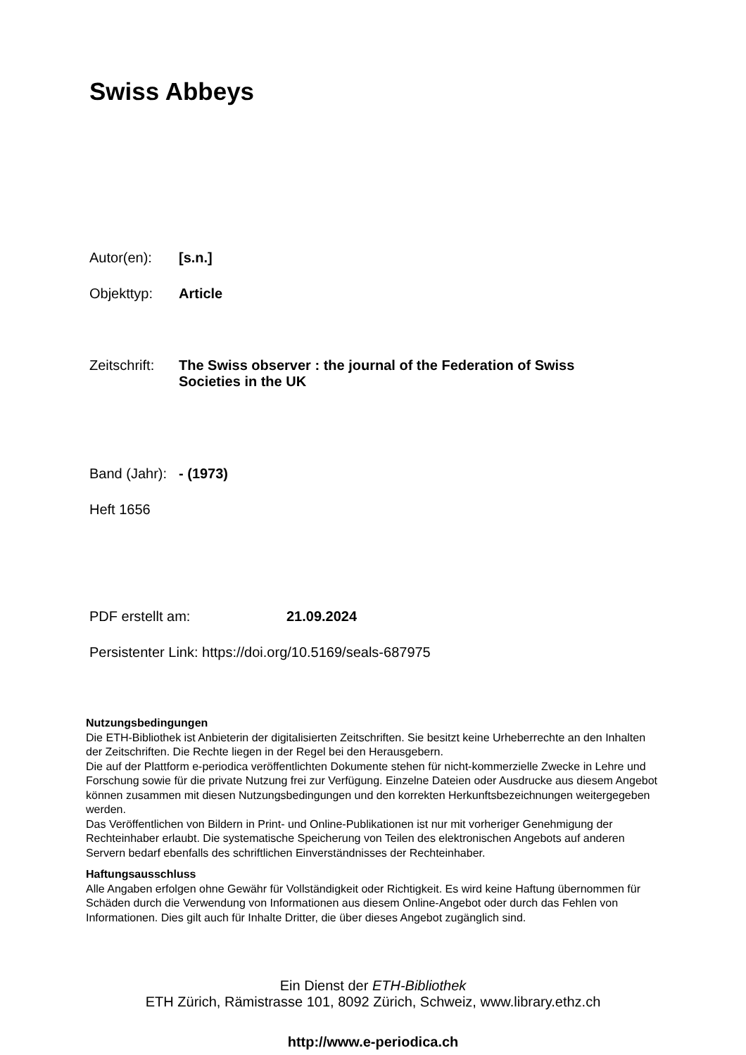Swiss Abbeys
Autor(en): [s.n.]
Objekttyp: Article
Zeitschrift: The Swiss observer : the journal of the Federation of Swiss Societies in the UK
Band (Jahr): - (1973)
Heft 1656
PDF erstellt am: 21.09.2024
Persistenter Link: https://doi.org/10.5169/seals-687975
Nutzungsbedingungen
Die ETH-Bibliothek ist Anbieterin der digitalisierten Zeitschriften. Sie besitzt keine Urheberrechte an den Inhalten der Zeitschriften. Die Rechte liegen in der Regel bei den Herausgebern.
Die auf der Plattform e-periodica veröffentlichten Dokumente stehen für nicht-kommerzielle Zwecke in Lehre und Forschung sowie für die private Nutzung frei zur Verfügung. Einzelne Dateien oder Ausdrucke aus diesem Angebot können zusammen mit diesen Nutzungsbedingungen und den korrekten Herkunftsbezeichnungen weitergegeben werden.
Das Veröffentlichen von Bildern in Print- und Online-Publikationen ist nur mit vorheriger Genehmigung der Rechteinhaber erlaubt. Die systematische Speicherung von Teilen des elektronischen Angebots auf anderen Servern bedarf ebenfalls des schriftlichen Einverständnisses der Rechteinhaber.
Haftungsausschluss
Alle Angaben erfolgen ohne Gewähr für Vollständigkeit oder Richtigkeit. Es wird keine Haftung übernommen für Schäden durch die Verwendung von Informationen aus diesem Online-Angebot oder durch das Fehlen von Informationen. Dies gilt auch für Inhalte Dritter, die über dieses Angebot zugänglich sind.
Ein Dienst der ETH-Bibliothek
ETH Zürich, Rämistrasse 101, 8092 Zürich, Schweiz, www.library.ethz.ch
http://www.e-periodica.ch